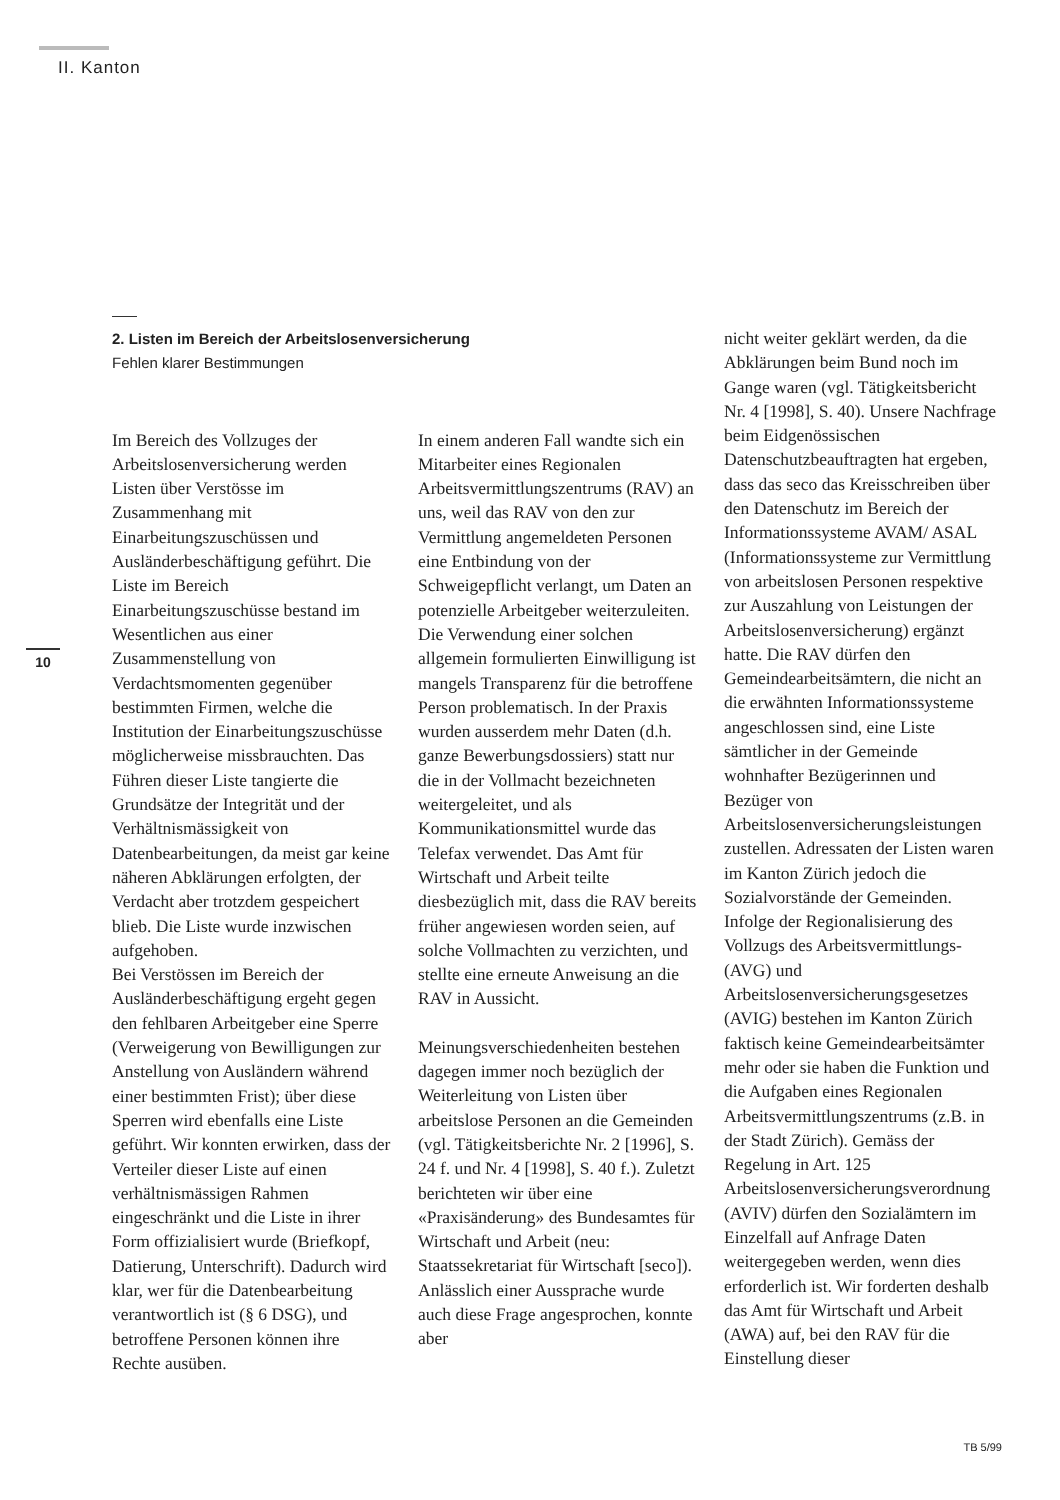II. Kanton
10
2. Listen im Bereich der Arbeitslosenversicherung
Fehlen klarer Bestimmungen
Im Bereich des Vollzuges der Arbeitslosenversicherung werden Listen über Verstösse im Zusammenhang mit Einarbeitungszuschüssen und Ausländerbeschäftigung geführt. Die Liste im Bereich Einarbeitungszuschüsse bestand im Wesentlichen aus einer Zusammenstellung von Verdachtsmomenten gegenüber bestimmten Firmen, welche die Institution der Einarbeitungszuschüsse möglicherweise missbrauchten. Das Führen dieser Liste tangierte die Grundsätze der Integrität und der Verhältnismässigkeit von Datenbearbeitungen, da meist gar keine näheren Abklärungen erfolgten, der Verdacht aber trotzdem gespeichert blieb. Die Liste wurde inzwischen aufgehoben.
Bei Verstössen im Bereich der Ausländerbeschäftigung ergeht gegen den fehlbaren Arbeitgeber eine Sperre (Verweigerung von Bewilligungen zur Anstellung von Ausländern während einer bestimmten Frist); über diese Sperren wird ebenfalls eine Liste geführt. Wir konnten erwirken, dass der Verteiler dieser Liste auf einen verhältnismässigen Rahmen eingeschränkt und die Liste in ihrer Form offizialisiert wurde (Briefkopf, Datierung, Unterschrift). Dadurch wird klar, wer für die Datenbearbeitung verantwortlich ist (§ 6 DSG), und betroffene Personen können ihre Rechte ausüben.
In einem anderen Fall wandte sich ein Mitarbeiter eines Regionalen Arbeitsvermittlungszentrums (RAV) an uns, weil das RAV von den zur Vermittlung angemeldeten Personen eine Entbindung von der Schweigepflicht verlangt, um Daten an potenzielle Arbeitgeber weiterzuleiten. Die Verwendung einer solchen allgemein formulierten Einwilligung ist mangels Transparenz für die betroffene Person problematisch. In der Praxis wurden ausserdem mehr Daten (d.h. ganze Bewerbungsdossiers) statt nur die in der Vollmacht bezeichneten weitergeleitet, und als Kommunikationsmittel wurde das Telefax verwendet. Das Amt für Wirtschaft und Arbeit teilte diesbezüglich mit, dass die RAV bereits früher angewiesen worden seien, auf solche Vollmachten zu verzichten, und stellte eine erneute Anweisung an die RAV in Aussicht.
Meinungsverschiedenheiten bestehen dagegen immer noch bezüglich der Weiterleitung von Listen über arbeitslose Personen an die Gemeinden (vgl. Tätigkeitsberichte Nr. 2 [1996], S. 24 f. und Nr. 4 [1998], S. 40 f.). Zuletzt berichteten wir über eine «Praxisänderung» des Bundesamtes für Wirtschaft und Arbeit (neu: Staatssekretariat für Wirtschaft [seco]). Anlässlich einer Aussprache wurde auch diese Frage angesprochen, konnte aber
nicht weiter geklärt werden, da die Abklärungen beim Bund noch im Gange waren (vgl. Tätigkeitsbericht Nr. 4 [1998], S. 40). Unsere Nachfrage beim Eidgenössischen Datenschutzbeauftragten hat ergeben, dass das seco das Kreisschreiben über den Datenschutz im Bereich der Informationssysteme AVAM/ ASAL (Informationssysteme zur Vermittlung von arbeitslosen Personen respektive zur Auszahlung von Leistungen der Arbeitslosenversicherung) ergänzt hatte. Die RAV dürfen den Gemeindearbeitsämtern, die nicht an die erwähnten Informationssysteme angeschlossen sind, eine Liste sämtlicher in der Gemeinde wohnhafter Bezügerinnen und Bezüger von Arbeitslosenversicherungsleistungen zustellen. Adressaten der Listen waren im Kanton Zürich jedoch die Sozialvorstände der Gemeinden. Infolge der Regionalisierung des Vollzugs des Arbeitsvermittlungs- (AVG) und Arbeitslosenversicherungsgesetzes (AVIG) bestehen im Kanton Zürich faktisch keine Gemeindearbeitsämter mehr oder sie haben die Funktion und die Aufgaben eines Regionalen Arbeitsvermittlungszentrums (z.B. in der Stadt Zürich). Gemäss der Regelung in Art. 125 Arbeitslosenversicherungsverordnung (AVIV) dürfen den Sozialämtern im Einzelfall auf Anfrage Daten weitergegeben werden, wenn dies erforderlich ist. Wir forderten deshalb das Amt für Wirtschaft und Arbeit (AWA) auf, bei den RAV für die Einstellung dieser
TB 5/99